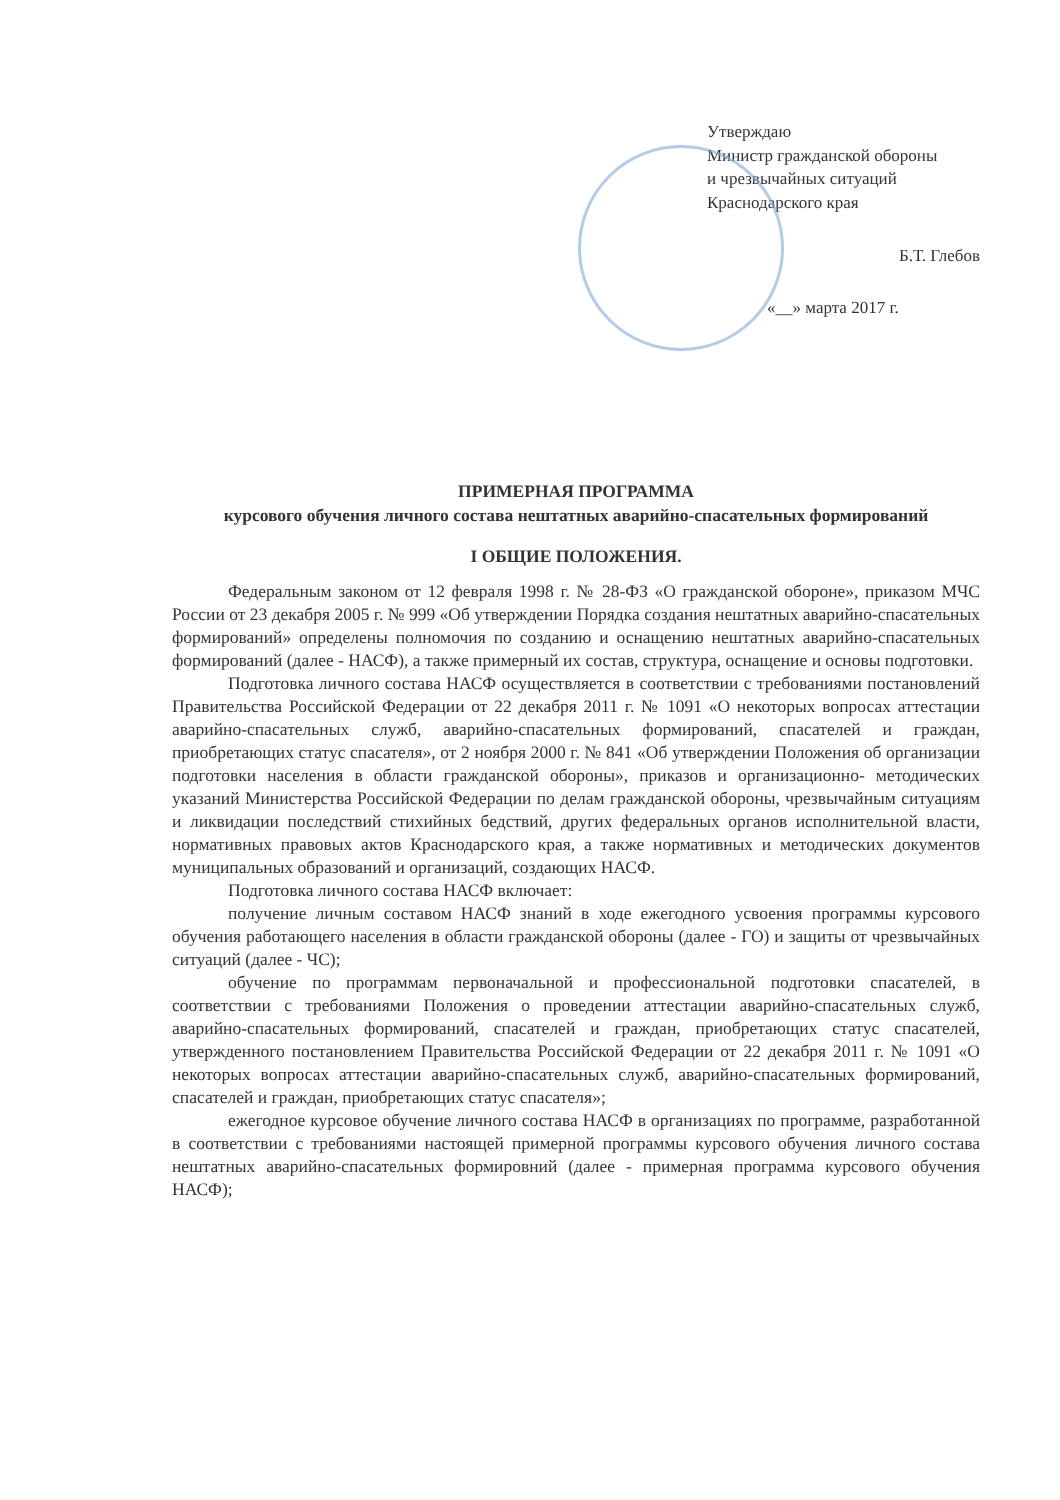Утверждаю
Министр гражданской обороны
и чрезвычайных ситуаций
Краснодарского края
Б.Т. Глебов
«__» марта 2017 г.
ПРИМЕРНАЯ ПРОГРАММА
курсового обучения личного состава нештатных аварийно-спасательных формирований
I ОБЩИЕ ПОЛОЖЕНИЯ.
Федеральным законом от 12 февраля 1998 г. № 28-ФЗ «О гражданской обороне», приказом МЧС России от 23 декабря 2005 г. № 999 «Об утверждении Порядка создания нештатных аварийно-спасательных формирований» определены полномочия по созданию и оснащению нештатных аварийно-спасательных формирований (далее - НАСФ), а также примерный их состав, структура, оснащение и основы подготовки.
Подготовка личного состава НАСФ осуществляется в соответствии с требованиями постановлений Правительства Российской Федерации от 22 декабря 2011 г. № 1091 «О некоторых вопросах аттестации аварийно-спасательных служб, аварийно-спасательных формирований, спасателей и граждан, приобретающих статус спасателя», от 2 ноября 2000 г. № 841 «Об утверждении Положения об организации подготовки населения в области гражданской обороны», приказов и организационно- методических указаний Министерства Российской Федерации по делам гражданской обороны, чрезвычайным ситуациям и ликвидации последствий стихийных бедствий, других федеральных органов исполнительной власти, нормативных правовых актов Краснодарского края, а также нормативных и методических документов муниципальных образований и организаций, создающих НАСФ.
Подготовка личного состава НАСФ включает:
получение личным составом НАСФ знаний в ходе ежегодного усвоения программы курсового обучения работающего населения в области гражданской обороны (далее - ГО) и защиты от чрезвычайных ситуаций (далее - ЧС);
обучение по программам первоначальной и профессиональной подготовки спасателей, в соответствии с требованиями Положения о проведении аттестации аварийно-спасательных служб, аварийно-спасательных формирований, спасателей и граждан, приобретающих статус спасателей, утвержденного постановлением Правительства Российской Федерации от 22 декабря 2011 г. № 1091 «О некоторых вопросах аттестации аварийно-спасательных служб, аварийно-спасательных формирований, спасателей и граждан, приобретающих статус спасателя»;
ежегодное курсовое обучение личного состава НАСФ в организациях по программе, разработанной в соответствии с требованиями настоящей примерной программы курсового обучения личного состава нештатных аварийно-спасательных формировний (далее - примерная программа курсового обучения НАСФ);